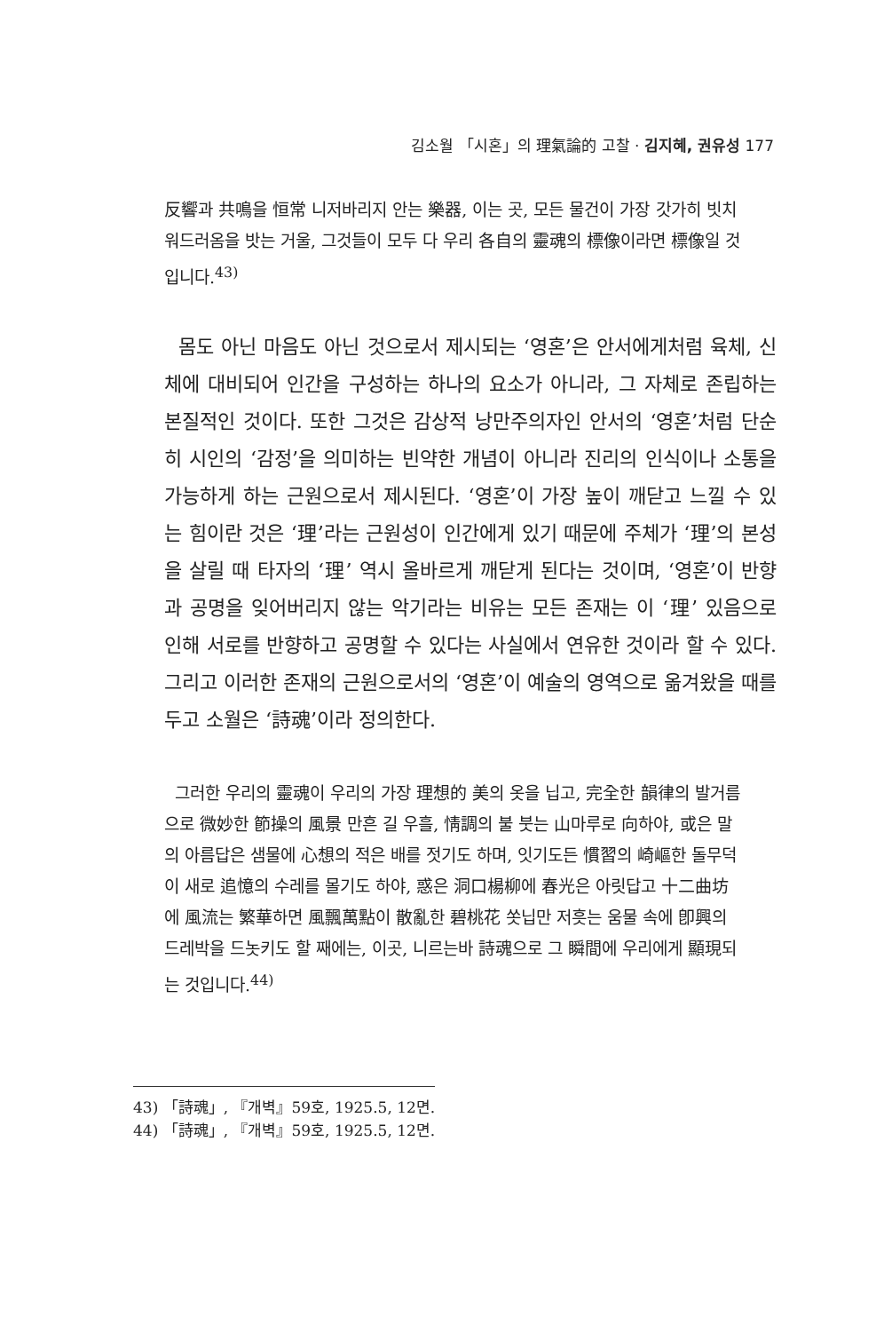김소월 「시혼」의 理氣論的 고찰 · 김지혜, 권유성 177
反響과 共鳴을 恒常 니저바리지 안는 樂器, 이는 곳, 모든 물건이 가장 갓가히 빗치워드러옴을 밧는 거울, 그것들이 모두 다 우리 各自의 靈魂의 標像이라면 標像일 것입니다.<sup>43)</sup>
몸도 아닌 마음도 아닌 것으로서 제시되는 ‘영혼’은 안서에게처럼 육체, 신체에 대비되어 인간을 구성하는 하나의 요소가 아니라, 그 자체로 존립하는 본질적인 것이다. 또한 그것은 감상적 낭만주의자인 안서의 ‘영혼’처럼 단순히 시인의 ‘감정’을 의미하는 빈약한 개념이 아니라 진리의 인식이나 소통을 가능하게 하는 근원으로서 제시된다. ‘영혼’이 가장 높이 깨닫고 느낄 수 있는 힘이란 것은 ‘理’라는 근원성이 인간에게 있기 때문에 주체가 ‘理’의 본성을 살릴 때 타자의 ‘理’ 역시 올바르게 깨닫게 된다는 것이며, ‘영혼’이 반향과 공명을 잊어버리지 않는 악기라는 비유는 모든 존재는 이 ‘理’ 있음으로 인해 서로를 반향하고 공명할 수 있다는 사실에서 연유한 것이라 할 수 있다. 그리고 이러한 존재의 근원으로서의 ‘영혼’이 예술의 영역으로 옮겨왔을 때를 두고 소월은 ‘詩魂’이라 정의한다.
그러한 우리의 靈魂이 우리의 가장 理想的 美의 옷을 닙고, 完全한 韻律의 발거름으로 微妙한 節操의 風景 만흔 길 우흘, 情調의 불 붓는 山마루로 向하야, 或은 말의 아름답은 샘물에 心想의 적은 배를 젓기도 하며, 잇기도든 慣習의 崎嶇한 돌무덕이 새로 追憶의 수레를 몰기도 하야, 惑은 洞口楊柳에 春光은 아릿답고 十二曲坊에 風流는 繁華하면 風飄萬點이 散亂한 碧桃花 쏫닙만 저흣는 움물 속에 卽興의 드레박을 드놋키도 할 째에는, 이곳, 니르는바 詩魂으로 그 瞬間에 우리에게 顯現되는 것입니다.<sup>44)</sup>
43) 「詩魂」, 『개벽』59호, 1925.5, 12면.
44) 「詩魂」, 『개벽』59호, 1925.5, 12면.